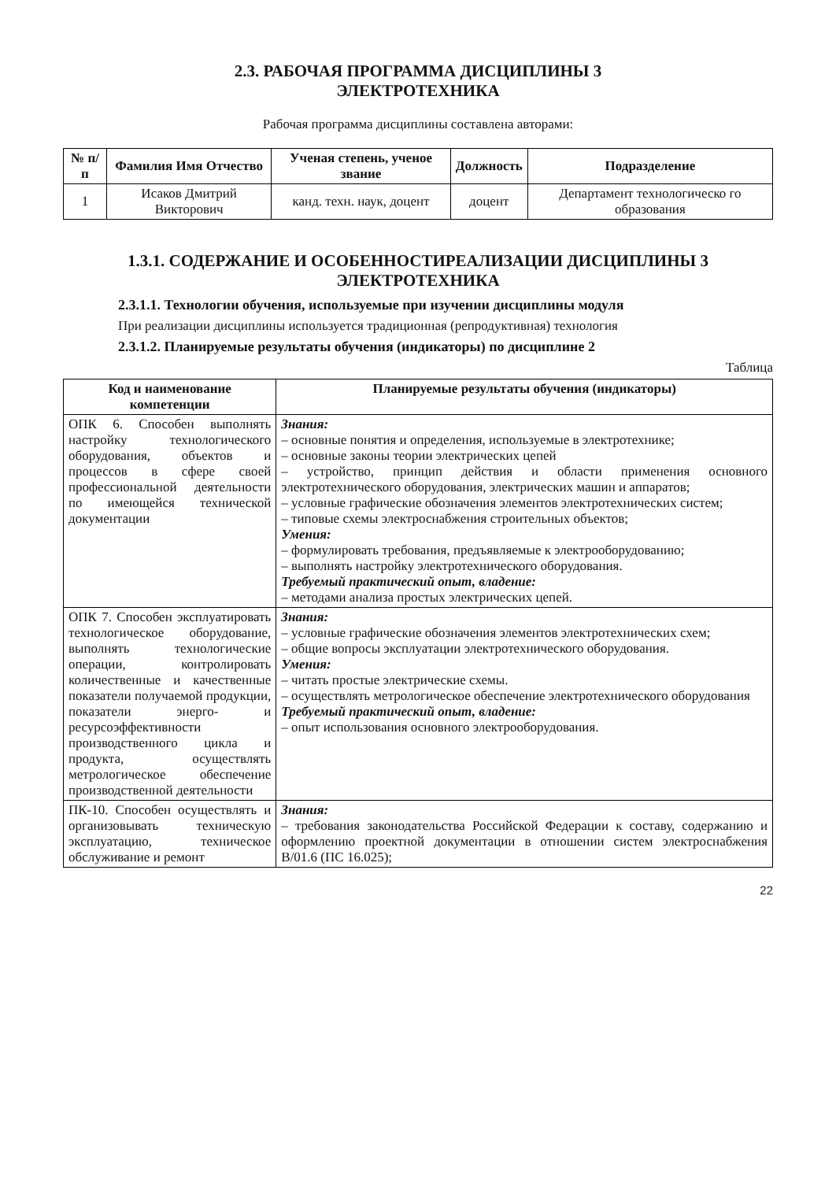2.3. РАБОЧАЯ ПРОГРАММА ДИСЦИПЛИНЫ 3
ЭЛЕКТРОТЕХНИКА
Рабочая программа дисциплины составлена авторами:
| № п/п | Фамилия Имя Отчество | Ученая степень, ученое звание | Должность | Подразделение |
| --- | --- | --- | --- | --- |
| 1 | Исаков Дмитрий Викторович | канд. техн. наук, доцент | доцент | Департамент технологическо го образования |
1.3.1. СОДЕРЖАНИЕ И ОСОБЕННОСТИРЕАЛИЗАЦИИ ДИСЦИПЛИНЫ 3
ЭЛЕКТРОТЕХНИКА
2.3.1.1. Технологии обучения, используемые при изучении дисциплины модуля
При реализации дисциплины используется традиционная (репродуктивная) технология
2.3.1.2. Планируемые результаты обучения (индикаторы) по дисциплине 2
Таблица
| Код и наименование компетенции | Планируемые результаты обучения (индикаторы) |
| --- | --- |
| ОПК 6. Способен выполнять настройку технологического оборудования, объектов и процессов в сфере своей профессиональной деятельности по имеющейся технической документации | Знания: – основные понятия и определения, используемые в электротехнике; – основные законы теории электрических цепей – устройство, принцип действия и области применения основного электротехнического оборудования, электрических машин и аппаратов; – условные графические обозначения элементов электротехнических систем; – типовые схемы электроснабжения строительных объектов; Умения: – формулировать требования, предъявляемые к электрооборудованию; – выполнять настройку электротехнического оборудования. Требуемый практический опыт, владение: – методами анализа простых электрических цепей. |
| ОПК 7. Способен эксплуатировать технологическое оборудование, выполнять технологические операции, контролировать количественные и качественные показатели получаемой продукции, показатели энерго- и ресурсоэффективности производственного цикла и продукта, осуществлять метрологическое обеспечение производственной деятельности | Знания: – условные графические обозначения элементов электротехнических схем; – общие вопросы эксплуатации электротехнического оборудования. Умения: – читать простые электрические схемы. – осуществлять метрологическое обеспечение электротехнического оборудования Требуемый практический опыт, владение: – опыт использования основного электрооборудования. |
| ПК-10. Способен осуществлять и организовывать техническую эксплуатацию, техническое обслуживание и ремонт | Знания: – требования законодательства Российской Федерации к составу, содержанию и оформлению проектной документации в отношении систем электроснабжения В/01.6 (ПС 16.025); |
22